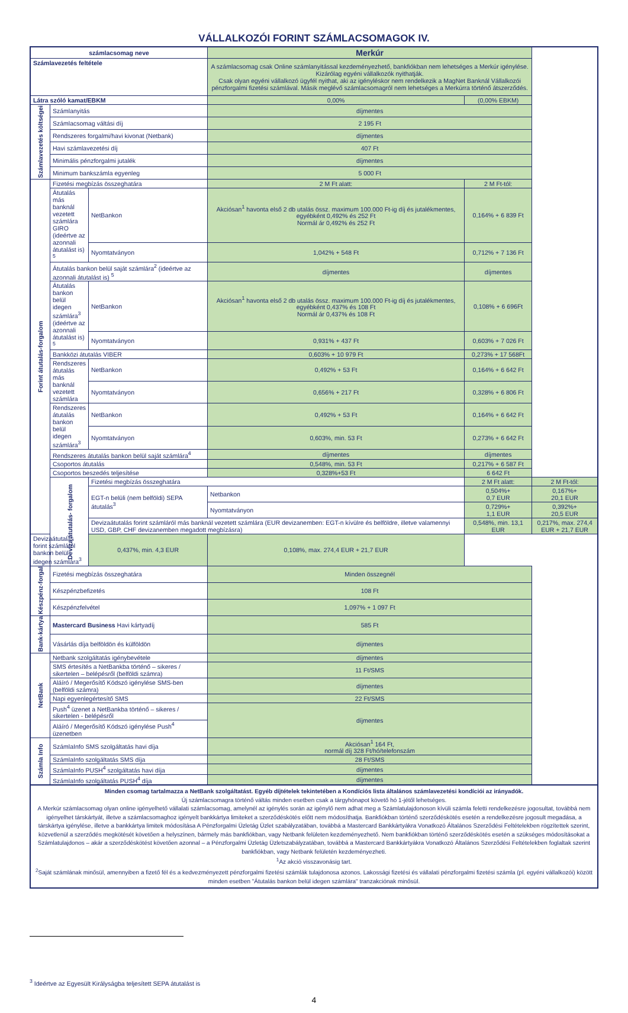VÁLLALKOZÓI FORINT SZÁMLACSOMAGOK IV.
| számlacsomag neve | | | Merkúr | | |
| --- | --- | --- | --- | --- | --- |
| Számlavezetés feltétele | | | A számlacsomag csak Online számlanyitással kezdeményezhető, bankfiókban nem lehetséges a Merkúr igénylése. Kizárólag egyéni vállalkozók nyithatják. Csak olyan egyéni vállalkozó ügyfél nyithat, aki az igényléskor nem rendelkezik a MagNet Banknál Vállalkozói pénzforgalmi fizetési számlával. Másik meglévő számlacsomagról nem lehetséges a Merkúrra történő átszerződés. | | |
| Látra szóló kamat/EBKM | | | 0,00% | (0,00% EBKM) | |
| Számlavezetés költségei | Számlanyitás | | díjmentes | | |
| | Számlacsomag váltási díj | | 2 195 Ft | | |
| | Rendszeres forgalmi/havi kivonat (Netbank) | | díjmentes | | |
| | Havi számlavezetési díj | | 407 Ft | | |
| | Minimális pénzforgalmi jutalék | | díjmentes | | |
| | Minimum bankszámla egyenleg | | 5 000 Ft | | |
| Forint átutalás-forgalom | Fizetési megbízás összeghatára | | 2 M Ft alatt: | 2 M Ft-tól: | |
| | Átutalás más banknál vezetett számlára GIRO (ideértve az azonnali átutalást is) <sup>5</sup> | NetBankon | Akciósan<sup>1</sup> havonta első 2 db utalás össz. maximum 100.000 Ft-ig díj és jutalékmentes, egyébként 0,492% és 252 Ft Normál ár 0,492% és 252 Ft | 0,164% + 6 839 Ft | |
| | | Nyomtatványon | 1,042% + 548 Ft | 0,712% + 7 136 Ft | |
| | Átutalás bankon belül saját számlára<sup>2</sup> (ideértve az azonnali átutalást is) <sup>5</sup> | | díjmentes | díjmentes | |
| | Átutalás bankon belül idegen számlára<sup>3</sup> (ideértve az azonnali átutalást is) <sup>5</sup> | NetBankon | Akciósan<sup>1</sup> havonta első 2 db utalás össz. maximum 100.000 Ft-ig díj és jutalékmentes, egyébként 0,437% és 108 Ft Normál ár 0,437% és 108 Ft | 0,108% + 6 696Ft | |
| | | Nyomtatványon | 0,931% + 437 Ft | 0,603% + 7 026 Ft | |
| | Bankközi átutalás VIBER | | 0,603% + 10 979 Ft | 0,273% + 17 568Ft | |
| | Rendszeres átutalás más banknál vezetett számlára | NetBankon | 0,492% + 53 Ft | 0,164% + 6 642 Ft | |
| | | Nyomtatványon | 0,656% + 217 Ft | 0,328% + 6 806 Ft | |
| | Rendszeres átutalás bankon belül idegen számlára<sup>3</sup> | NetBankon | 0,492% + 53 Ft | 0,164% + 6 642 Ft | |
| | | Nyomtatványon | 0,603%, min. 53 Ft | 0,273% + 6 642 Ft | |
| | Rendszeres átutalás bankon belül saját számlára<sup>4</sup> | | díjmentes | díjmentes | |
| | Csoportos átutalás | | 0,548%, min. 53 Ft | 0,217% + 6 587 Ft | |
| | Csoportos beszedés teljesítése | | 0,328%+53 Ft | 6 642 Ft | |
| | Deviza átutalás- forgalom | Fizetési megbízás összeghatára | | 2 M Ft alatt: | 2 M Ft-tól: |
| | | EGT-n belüli (nem belföldi) SEPA átutalás<sup>3</sup> | Netbankon | 0,504%+ 0,7 EUR | 0,167%+ 20,1 EUR |
| | | | Nyomtatványon | 0,729%+ 1,1 EUR | 0,392%+ 20,5 EUR |
| | | Devizaátutalás forint számláról más banknál vezetett számlára (EUR devizanemben: EGT-n kívülre és belföldre, illetve valamennyi USD, GBP, CHF devizanemben megadott megbízásra) | | 0,548%, min. 13,1 EUR | 0,217%, max. 274,4 EUR + 21,7 EUR |
| Devizaátutalás forint számláról bankon belül idegen számlára<sup>3</sup> | | 0,437%, min. 4,3 EUR | 0,108%, max. 274,4 EUR + 21,7 EUR | | |
| Készpénz-forgal | Fizetési megbízás összeghatára | | Minden összegnél | | |
| | Készpénzbefizetés | | 108 Ft | | |
| | Készpénzfelvétel | | 1,097% + 1 097 Ft | | |
| Bank-kártya | Mastercard Business Havi kártyadíj | | 585 Ft | | |
| | Vásárlás díja belföldön és külföldön | | díjmentes | | |
| NetBank | Netbank szolgáltatás igénybevétele | | díjmentes | | |
| | SMS értesítés a NetBankba történő – sikeres / sikertelen – belépésről (belföldi számra) | | 11 Ft/SMS | | |
| | Aláíró / Megerősítő Kódszó igénylése SMS-ben (belföldi számra) | | díjmentes | | |
| | Napi egyenlegértesítő SMS | | 22 Ft/SMS | | |
| | Push<sup>4</sup> üzenet a NetBankba történő – sikeres / sikertelen - belépésről | | díjmentes | | |
| | Aláíró / Megerősítő Kódszó igénylése Push<sup>4</sup> üzenetben | | | | |
| Számla Info | SzámlaInfo SMS szolgáltatás havi díja | | Akciósan<sup>1</sup> 164 Ft, normál díj 328 Ft/hó/telefonszám | | |
| | SzámlaInfo szolgáltatás SMS díja | | 28 Ft/SMS | | |
| | SzámlaInfo PUSH<sup>4</sup> szolgáltatás havi díja | | díjmentes | | |
| | SzámlaInfo szolgáltatás PUSH<sup>4</sup> díja | | díjmentes | | |
Minden csomag tartalmazza a NetBank szolgáltatást. Egyéb díjtételek tekintetében a Kondíciós lista általános számlavezetési kondíciói az irányadók.
Új számlacsomagra történő váltás minden esetben csak a tárgyhónapot követő hó 1-jétől lehetséges.
A Merkúr számlacsomag olyan online igényelhető vállalati számlacsomag, amelynél az igénylés során az igénylő nem adhat meg a Számlatulajdonoson kívüli számla feletti rendelkezésre jogosultat, továbbá nem igényelhet társkártyát, illetve a számlacsomaghoz igényelt bankkártya limiteket a szerződéskötés előtt nem módosíthatja. Bankfiókban történő szerződéskötés esetén a rendelkezésre jogosult megadása, a társkártya igénylése, illetve a bankkártya limitek módosítása A Pénzforgalmi Üzletág Üzlet szabályzatában, továbbá a Mastercard Bankkártyákra Vonatkozó Általános Szerződési Feltételekben rögzítettek szerint, közvetlenül a szerződés megkötését követően a helyszínen, bármely más bankfiókban, vagy Netbank felületen kezdeményezhető. Nem bankfiókban történő szerződéskötés esetén a szükséges módosításokat a Számlatulajdonos – akár a szerződéskötést követően azonnal – a Pénzforgalmi Üzletág Üzletszabályzatában, továbbá a Mastercard Bankkártyákra Vonatkozó Általános Szerződési Feltételekben foglaltak szerint bankfiókban, vagy Netbank felületén kezdeményezheti.
<sup>1</sup> Az akció visszavonásig tart.
<sup>2</sup> Saját számlának minősül, amennyiben a fizető fél és a kedvezményezett pénzforgalmi fizetési számlák tulajdonosa azonos. Lakossági fizetési és vállalati pénzforgalmi fizetési számla (pl. egyéni vállalkozói) között minden esetben "Átutalás bankon belül idegen számlára" tranzakciónak minősül.
<sup>3</sup> Ideértve az Egyesült Királyságba teljesített SEPA átutalást is
4